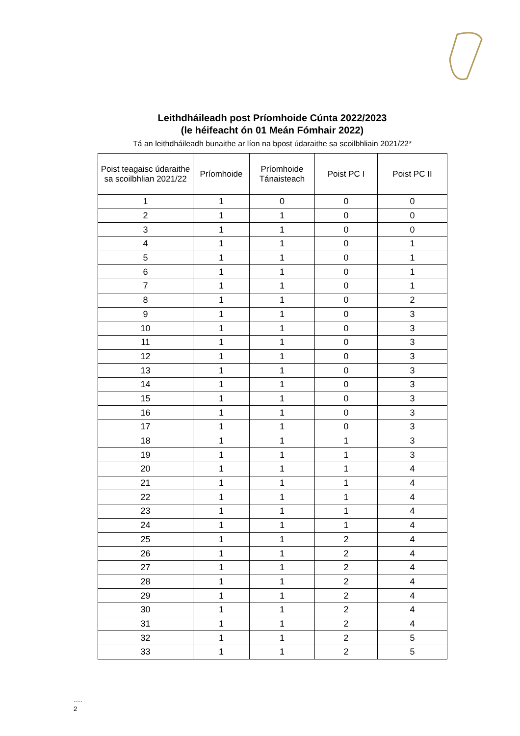Leithdháileadh post Príomhoide Cúnta 2022/2023
(le héifeacht ón 01 Meán Fómhair 2022)
Tá an leithdháileadh bunaithe ar líon na bpost údaraithe sa scoilbhliain 2021/22*
| Poist teagaisc údaraithe sa scoilbhlian 2021/22 | Príomhoide | Príomhoide Tánaisteach | Poist PC I | Poist PC II |
| --- | --- | --- | --- | --- |
| 1 | 1 | 0 | 0 | 0 |
| 2 | 1 | 1 | 0 | 0 |
| 3 | 1 | 1 | 0 | 0 |
| 4 | 1 | 1 | 0 | 1 |
| 5 | 1 | 1 | 0 | 1 |
| 6 | 1 | 1 | 0 | 1 |
| 7 | 1 | 1 | 0 | 1 |
| 8 | 1 | 1 | 0 | 2 |
| 9 | 1 | 1 | 0 | 3 |
| 10 | 1 | 1 | 0 | 3 |
| 11 | 1 | 1 | 0 | 3 |
| 12 | 1 | 1 | 0 | 3 |
| 13 | 1 | 1 | 0 | 3 |
| 14 | 1 | 1 | 0 | 3 |
| 15 | 1 | 1 | 0 | 3 |
| 16 | 1 | 1 | 0 | 3 |
| 17 | 1 | 1 | 0 | 3 |
| 18 | 1 | 1 | 1 | 3 |
| 19 | 1 | 1 | 1 | 3 |
| 20 | 1 | 1 | 1 | 4 |
| 21 | 1 | 1 | 1 | 4 |
| 22 | 1 | 1 | 1 | 4 |
| 23 | 1 | 1 | 1 | 4 |
| 24 | 1 | 1 | 1 | 4 |
| 25 | 1 | 1 | 2 | 4 |
| 26 | 1 | 1 | 2 | 4 |
| 27 | 1 | 1 | 2 | 4 |
| 28 | 1 | 1 | 2 | 4 |
| 29 | 1 | 1 | 2 | 4 |
| 30 | 1 | 1 | 2 | 4 |
| 31 | 1 | 1 | 2 | 4 |
| 32 | 1 | 1 | 2 | 5 |
| 33 | 1 | 1 | 2 | 5 |
.....
2